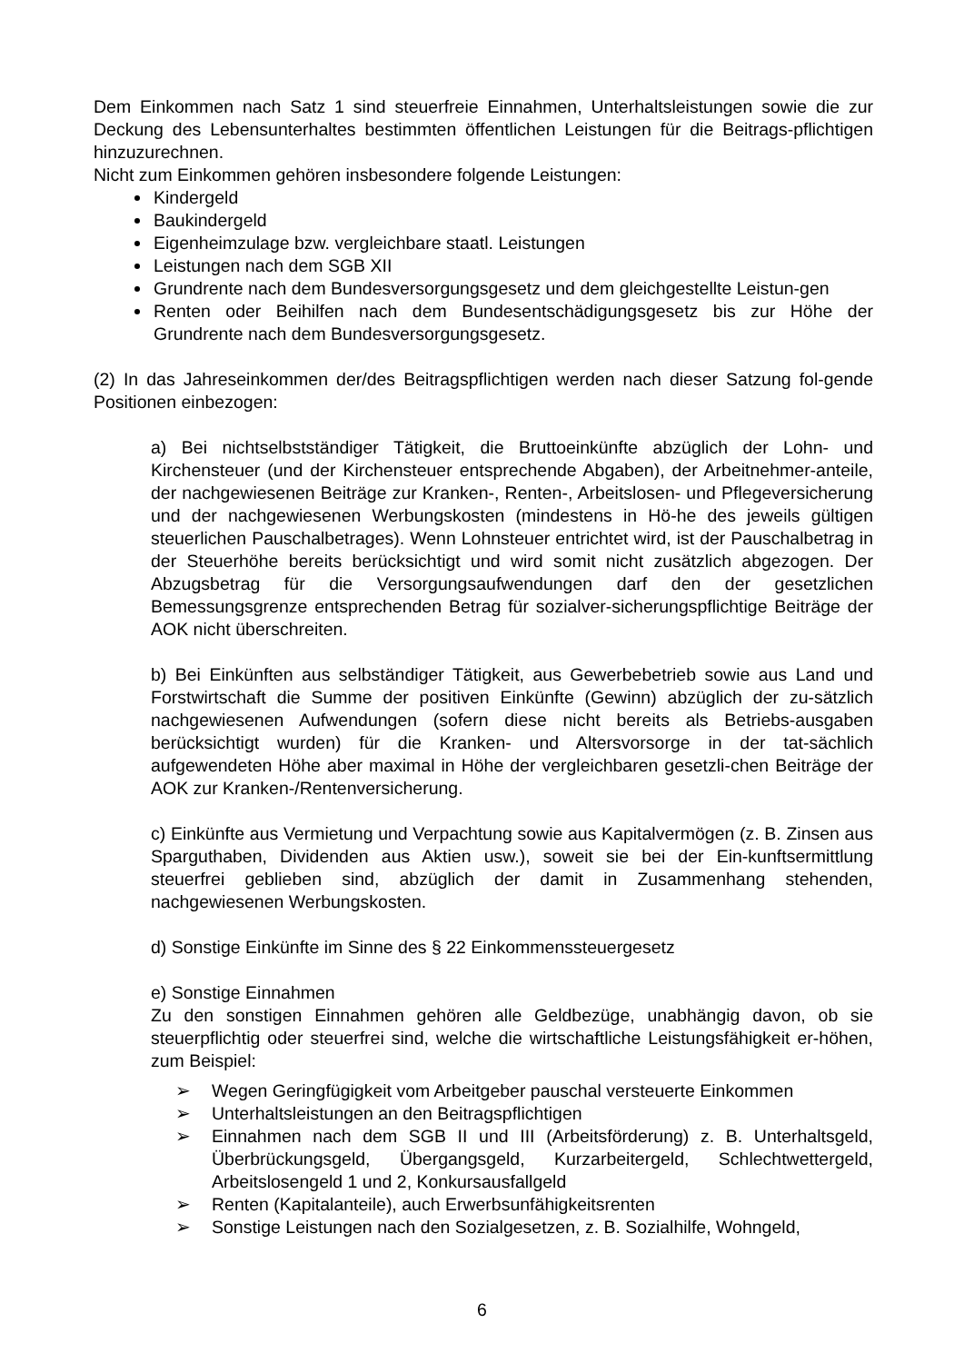Dem Einkommen nach Satz 1 sind steuerfreie Einnahmen, Unterhaltsleistungen sowie die zur Deckung des Lebensunterhaltes bestimmten öffentlichen Leistungen für die Beitrags-pflichtigen hinzuzurechnen.
Nicht zum Einkommen gehören insbesondere folgende Leistungen:
Kindergeld
Baukindergeld
Eigenheimzulage bzw. vergleichbare staatl. Leistungen
Leistungen nach dem SGB XII
Grundrente nach dem Bundesversorgungsgesetz und dem gleichgestellte Leistun-gen
Renten oder Beihilfen nach dem Bundesentschädigungsgesetz bis zur Höhe der Grundrente nach dem Bundesversorgungsgesetz.
(2) In das Jahreseinkommen der/des Beitragspflichtigen werden nach dieser Satzung fol-gende Positionen einbezogen:
a) Bei nichtselbstständiger Tätigkeit, die Bruttoeinkünfte abzüglich der Lohn- und Kirchensteuer (und der Kirchensteuer entsprechende Abgaben), der Arbeitnehmer-anteile, der nachgewiesenen Beiträge zur Kranken-, Renten-, Arbeitslosen- und Pflegeversicherung und der nachgewiesenen Werbungskosten (mindestens in Hö-he des jeweils gültigen steuerlichen Pauschalbetrages). Wenn Lohnsteuer entrichtet wird, ist der Pauschalbetrag in der Steuerhöhe bereits berücksichtigt und wird somit nicht zusätzlich abgezogen. Der Abzugsbetrag für die Versorgungsaufwendungen darf den der gesetzlichen Bemessungsgrenze entsprechenden Betrag für sozialver-sicherungspflichtige Beiträge der AOK nicht überschreiten.
b) Bei Einkünften aus selbständiger Tätigkeit, aus Gewerbebetrieb sowie aus Land und Forstwirtschaft die Summe der positiven Einkünfte (Gewinn) abzüglich der zu-sätzlich nachgewiesenen Aufwendungen (sofern diese nicht bereits als Betriebs-ausgaben berücksichtigt wurden) für die Kranken- und Altersvorsorge in der tat-sächlich aufgewendeten Höhe aber maximal in Höhe der vergleichbaren gesetzli-chen Beiträge der AOK zur Kranken-/Rentenversicherung.
c) Einkünfte aus Vermietung und Verpachtung sowie aus Kapitalvermögen (z. B. Zinsen aus Sparguthaben, Dividenden aus Aktien usw.), soweit sie bei der Ein-kunftsermittlung steuerfrei geblieben sind, abzüglich der damit in Zusammenhang stehenden, nachgewiesenen Werbungskosten.
d) Sonstige Einkünfte im Sinne des § 22 Einkommenssteuergesetz
e) Sonstige Einnahmen
Zu den sonstigen Einnahmen gehören alle Geldbezüge, unabhängig davon, ob sie steuerpflichtig oder steuerfrei sind, welche die wirtschaftliche Leistungsfähigkeit er-höhen, zum Beispiel:
➢ Wegen Geringfügigkeit vom Arbeitgeber pauschal versteuerte Einkommen
➢ Unterhaltsleistungen an den Beitragspflichtigen
➢ Einnahmen nach dem SGB II und III (Arbeitsförderung) z. B. Unterhaltsgeld, Überbrückungsgeld, Übergangsgeld, Kurzarbeitergeld, Schlechtwettergeld, Arbeitslosengeld 1 und 2, Konkursausfallgeld
➢ Renten (Kapitalanteile), auch Erwerbsunfähigkeitsrenten
➢ Sonstige Leistungen nach den Sozialgesetzen, z. B. Sozialhilfe, Wohngeld,
6